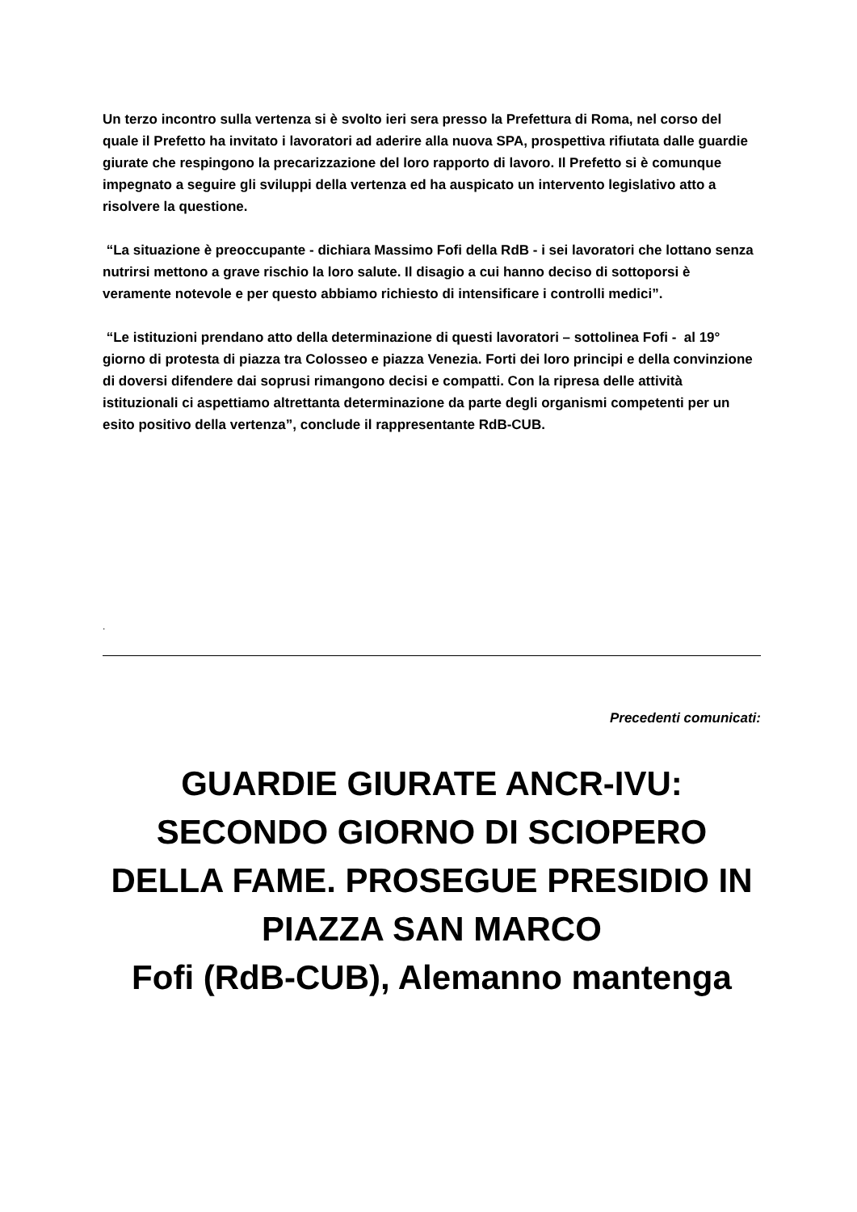Un terzo incontro sulla vertenza si è svolto ieri sera presso la Prefettura di Roma, nel corso del quale il Prefetto ha invitato i lavoratori ad aderire alla nuova SPA, prospettiva rifiutata dalle guardie giurate che respingono la precarizzazione del loro rapporto di lavoro. Il Prefetto si è comunque impegnato a seguire gli sviluppi della vertenza ed ha auspicato un intervento legislativo atto a risolvere la questione.
“La situazione è preoccupante - dichiara Massimo Fofi della RdB - i sei lavoratori che lottano senza nutrirsi mettono a grave rischio la loro salute. Il disagio a cui hanno deciso di sottoporsi è veramente notevole e per questo abbiamo richiesto di intensificare i controlli medici”.
“Le istituzioni prendano atto della determinazione di questi lavoratori – sottolinea Fofi - al 19° giorno di protesta di piazza tra Colosseo e piazza Venezia. Forti dei loro principi e della convinzione di doversi difendere dai soprusi rimangono decisi e compatti. Con la ripresa delle attività istituzionali ci aspettiamo altrettanta determinazione da parte degli organismi competenti per un esito positivo della vertenza”, conclude il rappresentante RdB-CUB.
.
Precedenti comunicati:
GUARDIE GIURATE ANCR-IVU: SECONDO GIORNO DI SCIOPERO DELLA FAME. PROSEGUE PRESIDIO IN PIAZZA SAN MARCO
Fofi (RdB-CUB), Alemanno mantenga